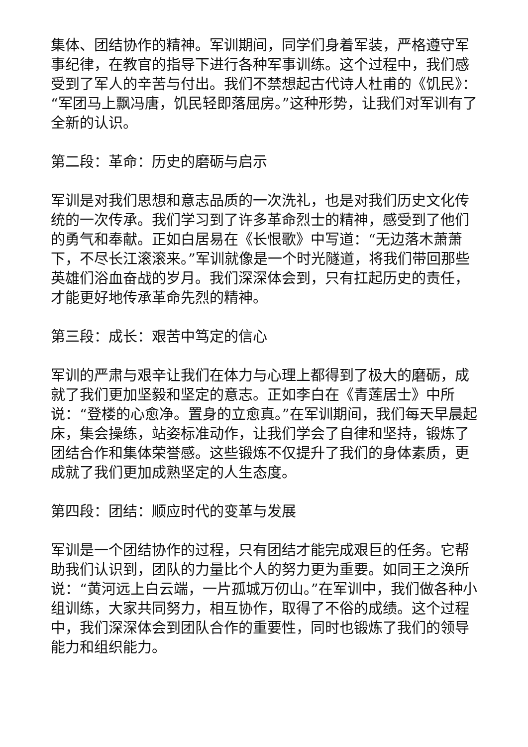集体、团结协作的精神。军训期间，同学们身着军装，严格遵守军事纪律，在教官的指导下进行各种军事训练。这个过程中，我们感受到了军人的辛苦与付出。我们不禁想起古代诗人杜甫的《饥民》：“军团马上飘冯唐，饥民轻即落屈房。”这种形势，让我们对军训有了全新的认识。
第二段：革命：历史的磨砺与启示
军训是对我们思想和意志品质的一次洗礼，也是对我们历史文化传统的一次传承。我们学习到了许多革命烈士的精神，感受到了他们的勇气和奉献。正如白居易在《长恨歌》中写道：“无边落木萧萧下，不尽长江滚滚来。”军训就像是一个时光隧道，将我们带回那些英雄们浴血奋战的岁月。我们深深体会到，只有扛起历史的责任，才能更好地传承革命先烈的精神。
第三段：成长：艰苦中笃定的信心
军训的严肃与艰辛让我们在体力与心理上都得到了极大的磨砺，成就了我们更加坚毅和坚定的意志。正如李白在《青莲居士》中所说：“登楼的心愈净。置身的立愈真。”在军训期间，我们每天早晨起床，集会操练，站姿标准动作，让我们学会了自律和坚持，锻炼了团结合作和集体荣誉感。这些锻炼不仅提升了我们的身体素质，更成就了我们更加成熟坚定的人生态度。
第四段：团结：顺应时代的变革与发展
军训是一个团结协作的过程，只有团结才能完成艰巨的任务。它帮助我们认识到，团队的力量比个人的努力更为重要。如同王之涣所说：“黄河远上白云端，一片孤城万仞山。”在军训中，我们做各种小组训练，大家共同努力，相互协作，取得了不俗的成绩。这个过程中，我们深深体会到团队合作的重要性，同时也锻炼了我们的领导能力和组织能力。